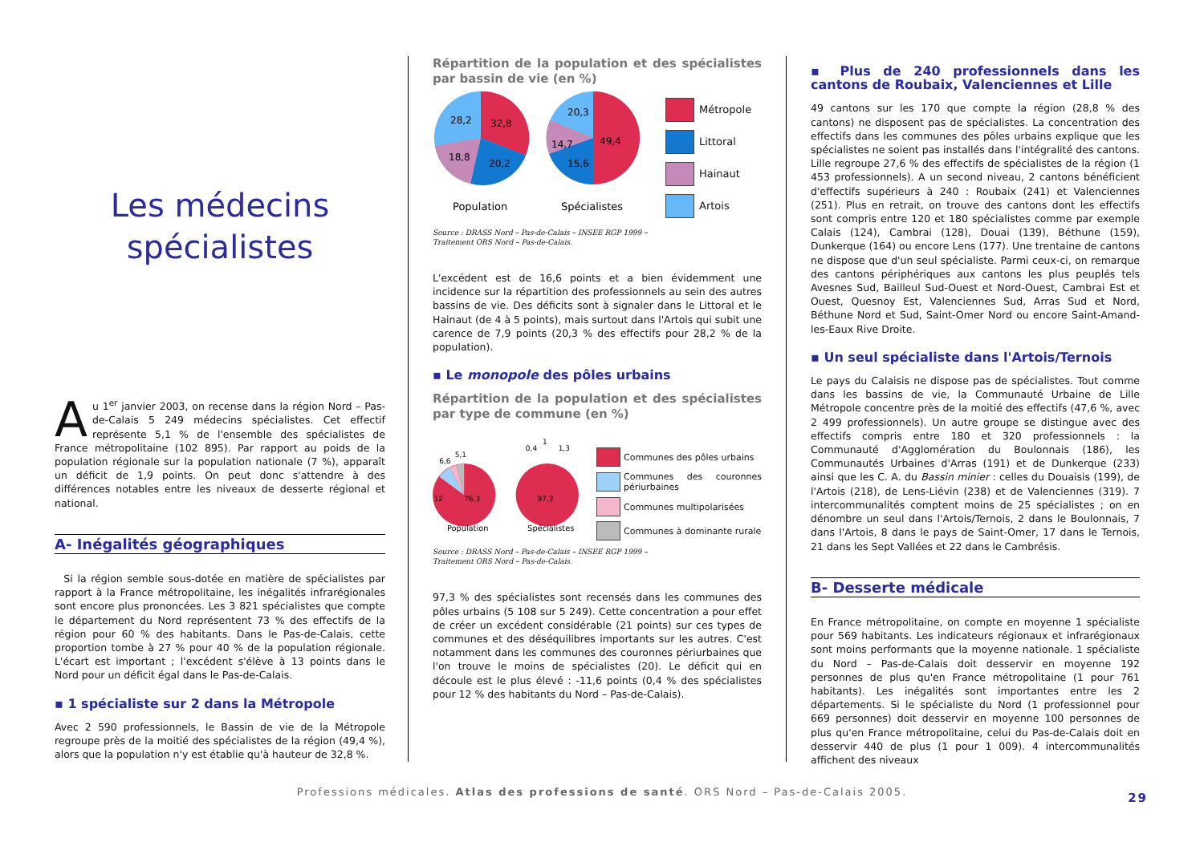Les médecins
spécialistes
Au 1<sup>er</sup> janvier 2003, on recense dans la région Nord – Pas-de-Calais 5 249 médecins spécialistes. Cet effectif représente 5,1 % de l'ensemble des spécialistes de France métropolitaine (102 895). Par rapport au poids de la population régionale sur la population nationale (7 %), apparaît un déficit de 1,9 points. On peut donc s'attendre à des différences notables entre les niveaux de desserte régional et national.
A- Inégalités géographiques
Si la région semble sous-dotée en matière de spécialistes par rapport à la France métropolitaine, les inégalités infrarégionales sont encore plus prononcées. Les 3 821 spécialistes que compte le département du Nord représentent 73 % des effectifs de la région pour 60 % des habitants. Dans le Pas-de-Calais, cette proportion tombe à 27 % pour 40 % de la population régionale. L'écart est important ; l'excédent s'élève à 13 points dans le Nord pour un déficit égal dans le Pas-de-Calais.
▪ 1 spécialiste sur 2 dans la Métropole
Avec 2 590 professionnels, le Bassin de vie de la Métropole regroupe près de la moitié des spécialistes de la région (49,4 %), alors que la population n'y est établie qu'à hauteur de 32,8 %.
Répartition de la population et des spécialistes par bassin de vie (en %)
28,2
32,8
18,8
20,2
20,3
49,4
14,7
15,6
Population
Spécialistes
Métropole
Littoral
Hainaut
Artois
Source : DRASS Nord – Pas-de-Calais – INSEE RGP 1999 –
Traitement ORS Nord – Pas-de-Calais.
L'excédent est de 16,6 points et a bien évidemment une incidence sur la répartition des professionnels au sein des autres bassins de vie. Des déficits sont à signaler dans le Littoral et le Hainaut (de 4 à 5 points), mais surtout dans l'Artois qui subit une carence de 7,9 points (20,3 % des effectifs pour 28,2 % de la population).
▪ Le monopole des pôles urbains
Répartition de la population et des spécialistes par type de commune (en %)
12
76,3
6,6
5,1
0,4
1
1,3
97,3
Population
Spécialistes
Communes des pôles urbains
Communes des couronnes périurbaines
Communes multipolarisées
Communes à dominante rurale
Source : DRASS Nord – Pas-de-Calais – INSEE RGP 1999 –
Traitement ORS Nord – Pas-de-Calais.
97,3 % des spécialistes sont recensés dans les communes des pôles urbains (5 108 sur 5 249). Cette concentration a pour effet de créer un excédent considérable (21 points) sur ces types de communes et des déséquilibres importants sur les autres. C'est notamment dans les communes des couronnes périurbaines que l'on trouve le moins de spécialistes (20). Le déficit qui en découle est le plus élevé : -11,6 points (0,4 % des spécialistes pour 12 % des habitants du Nord – Pas-de-Calais).
▪ Plus de 240 professionnels dans les cantons de Roubaix, Valenciennes et Lille
49 cantons sur les 170 que compte la région (28,8 % des cantons) ne disposent pas de spécialistes. La concentration des effectifs dans les communes des pôles urbains explique que les spécialistes ne soient pas installés dans l'intégralité des cantons. Lille regroupe 27,6 % des effectifs de spécialistes de la région (1 453 professionnels). A un second niveau, 2 cantons bénéficient d'effectifs supérieurs à 240 : Roubaix (241) et Valenciennes (251). Plus en retrait, on trouve des cantons dont les effectifs sont compris entre 120 et 180 spécialistes comme par exemple Calais (124), Cambrai (128), Douai (139), Béthune (159), Dunkerque (164) ou encore Lens (177). Une trentaine de cantons ne dispose que d'un seul spécialiste. Parmi ceux-ci, on remarque des cantons périphériques aux cantons les plus peuplés tels Avesnes Sud, Bailleul Sud-Ouest et Nord-Ouest, Cambrai Est et Ouest, Quesnoy Est, Valenciennes Sud, Arras Sud et Nord, Béthune Nord et Sud, Saint-Omer Nord ou encore Saint-Amand-les-Eaux Rive Droite.
▪ Un seul spécialiste dans l'Artois/Ternois
Le pays du Calaisis ne dispose pas de spécialistes. Tout comme dans les bassins de vie, la Communauté Urbaine de Lille Métropole concentre près de la moitié des effectifs (47,6 %, avec 2 499 professionnels). Un autre groupe se distingue avec des effectifs compris entre 180 et 320 professionnels : la Communauté d'Agglomération du Boulonnais (186), les Communautés Urbaines d'Arras (191) et de Dunkerque (233) ainsi que les C. A. du Bassin minier : celles du Douaisis (199), de l'Artois (218), de Lens-Liévin (238) et de Valenciennes (319). 7 intercommunalités comptent moins de 25 spécialistes ; on en dénombre un seul dans l'Artois/Ternois, 2 dans le Boulonnais, 7 dans l'Artois, 8 dans le pays de Saint-Omer, 17 dans le Ternois, 21 dans les Sept Vallées et 22 dans le Cambrésis.
B- Desserte médicale
En France métropolitaine, on compte en moyenne 1 spécialiste pour 569 habitants. Les indicateurs régionaux et infrarégionaux sont moins performants que la moyenne nationale. 1 spécialiste du Nord – Pas-de-Calais doit desservir en moyenne 192 personnes de plus qu'en France métropolitaine (1 pour 761 habitants). Les inégalités sont importantes entre les 2 départements. Si le spécialiste du Nord (1 professionnel pour 669 personnes) doit desservir en moyenne 100 personnes de plus qu'en France métropolitaine, celui du Pas-de-Calais doit en desservir 440 de plus (1 pour 1 009). 4 intercommunalités affichent des niveaux
Professions médicales. Atlas des professions de santé. ORS Nord – Pas-de-Calais 2005. 29